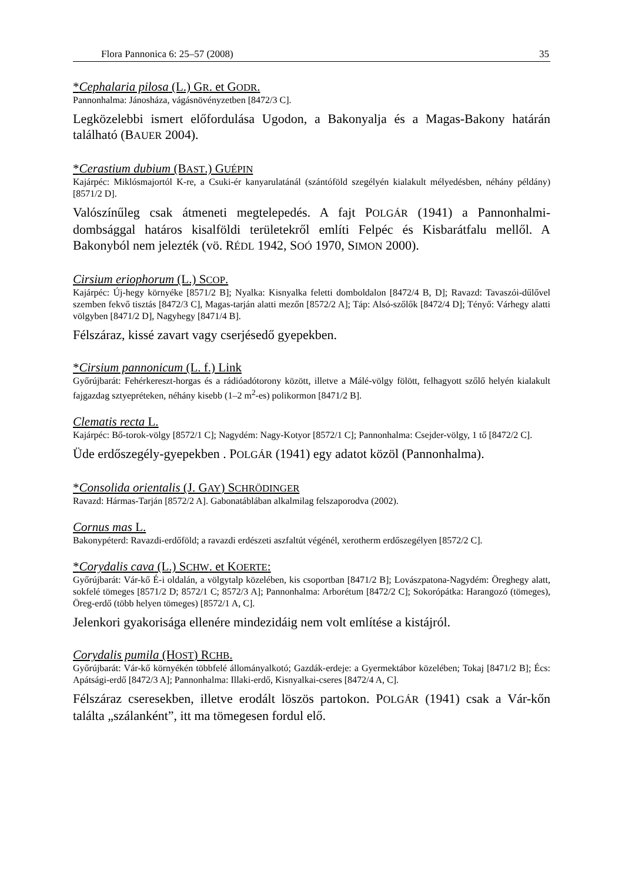Flora Pannonica 6: 25–57 (2008) 35
*Cephalaria pilosa (L.) GR. et GODR.
Pannonhalma: Jánosháza, vágásnövényzetben [8472/3 C].
Legközelebbi ismert előfordulása Ugodon, a Bakonyalja és a Magas-Bakony határán található (BAUER 2004).
*Cerastium dubium (BAST.) GUÉPIN
Kajárpéc: Miklósmajortól K-re, a Csuki-ér kanyarulatánál (szántóföld szegélyén kialakult mélyedésben, néhány példány) [8571/2 D].
Valószínűleg csak átmeneti megtelepedés. A fajt POLGÁR (1941) a Pannonhalmi-dombsággal határos kisalföldi területekről említi Felpéc és Kisbarátfalu mellől. A Bakonyból nem jelezték (vö. RÉDL 1942, SOÓ 1970, SIMON 2000).
Cirsium eriophorum (L.) SCOP.
Kajárpéc: Új-hegy környéke [8571/2 B]; Nyalka: Kisnyalka feletti domboldalon [8472/4 B, D]; Ravazd: Tavaszói-dűlővel szemben fekvő tisztás [8472/3 C], Magas-tarján alatti mezőn [8572/2 A]; Táp: Alsó-szőlők [8472/4 D]; Tényő: Várhegy alatti völgyben [8471/2 D], Nagyhegy [8471/4 B].
Félszáraz, kissé zavart vagy cserjésedő gyepekben.
*Cirsium pannonicum (L. f.) Link
Győrújbarát: Fehérkereszt-horgas és a rádióadótorony között, illetve a Málé-völgy fölött, felhagyott szőlő helyén kialakult fajgazdag sztyepréteken, néhány kisebb (1–2 m<sup>2</sup>-es) polikormon [8471/2 B].
Clematis recta L.
Kajárpéc: Bő-torok-völgy [8572/1 C]; Nagydém: Nagy-Kotyor [8572/1 C]; Pannonhalma: Csejder-völgy, 1 tő [8472/2 C].
Üde erdőszegély-gyepekben . POLGÁR (1941) egy adatot közöl (Pannonhalma).
*Consolida orientalis (J. GAY) SCHRÖDINGER
Ravazd: Hármas-Tarján [8572/2 A]. Gabonatáblában alkalmilag felszaporodva (2002).
Cornus mas L.
Bakonypéterd: Ravazdi-erdőföld; a ravazdi erdészeti aszfaltút végénél, xerotherm erdőszegélyen [8572/2 C].
*Corydalis cava (L.) SCHW. et KOERTE:
Győrújbarát: Vár-kő É-i oldalán, a völgytalp közelében, kis csoportban [8471/2 B]; Lovászpatona-Nagydém: Öreghegy alatt, sokfelé tömeges [8571/2 D; 8572/1 C; 8572/3 A]; Pannonhalma: Arborétum [8472/2 C]; Sokorópátka: Harangozó (tömeges), Öreg-erdő (több helyen tömeges) [8572/1 A, C].
Jelenkori gyakorisága ellenére mindezidáig nem volt említése a kistájról.
Corydalis pumila (HOST) RCHB.
Győrújbarát: Vár-kő környékén többfelé állományalkotó; Gazdák-erdeje: a Gyermektábor közelében; Tokaj [8471/2 B]; Écs: Apátsági-erdő [8472/3 A]; Pannonhalma: Illaki-erdő, Kisnyalkai-cseres [8472/4 A, C].
Félszáraz cseresekben, illetve erodált löszös partokon. POLGÁR (1941) csak a Vár-kőn találta „szálanként”, itt ma tömegesen fordul elő.